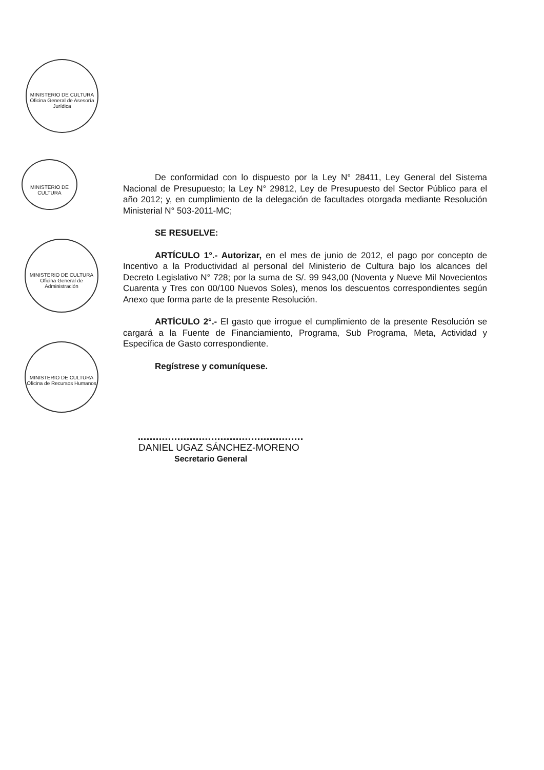MINISTERIO DE CULTURA Oficina General de Asesoría Jurídica
MINISTERIO DE CULTURA
MINISTERIO DE CULTURA Oficina General de Administración
MINISTERIO DE CULTURA Oficina de Recursos Humanos
De conformidad con lo dispuesto por la Ley N° 28411, Ley General del Sistema Nacional de Presupuesto; la Ley N° 29812, Ley de Presupuesto del Sector Público para el año 2012; y, en cumplimiento de la delegación de facultades otorgada mediante Resolución Ministerial N° 503-2011-MC;
SE RESUELVE:
ARTÍCULO 1°.- Autorizar, en el mes de junio de 2012, el pago por concepto de Incentivo a la Productividad al personal del Ministerio de Cultura bajo los alcances del Decreto Legislativo N° 728; por la suma de S/. 99 943,00 (Noventa y Nueve Mil Novecientos Cuarenta y Tres con 00/100 Nuevos Soles), menos los descuentos correspondientes según Anexo que forma parte de la presente Resolución.
ARTÍCULO 2°.- El gasto que irrogue el cumplimiento de la presente Resolución se cargará a la Fuente de Financiamiento, Programa, Sub Programa, Meta, Actividad y Específica de Gasto correspondiente.
Regístrese y comuníquese.
DANIEL UGAZ SÁNCHEZ-MORENO
Secretario General